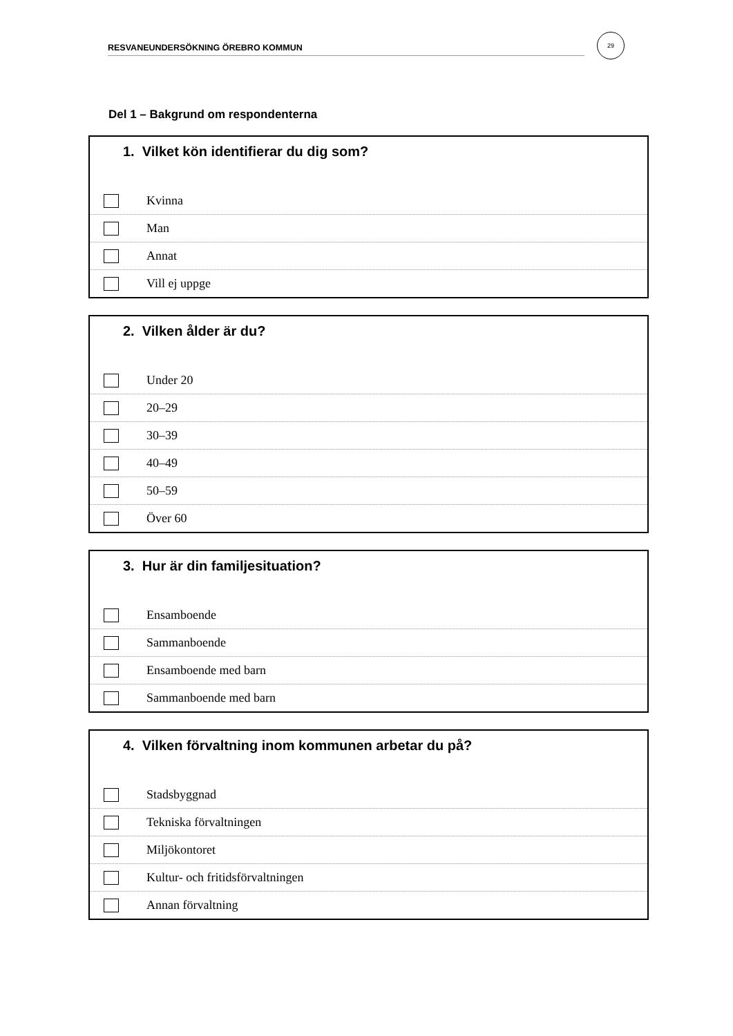RESVANEUNDERSÖKNING ÖREBRO KOMMUN
29
Del 1 – Bakgrund om respondenterna
1. Vilket kön identifierar du dig som?
Kvinna
Man
Annat
Vill ej uppge
2. Vilken ålder är du?
Under 20
20–29
30–39
40–49
50–59
Över 60
3. Hur är din familjesituation?
Ensamboende
Sammanboende
Ensamboende med barn
Sammanboende med barn
4. Vilken förvaltning inom kommunen arbetar du på?
Stadsbyggnad
Tekniska förvaltningen
Miljökontoret
Kultur- och fritidsförvaltningen
Annan förvaltning